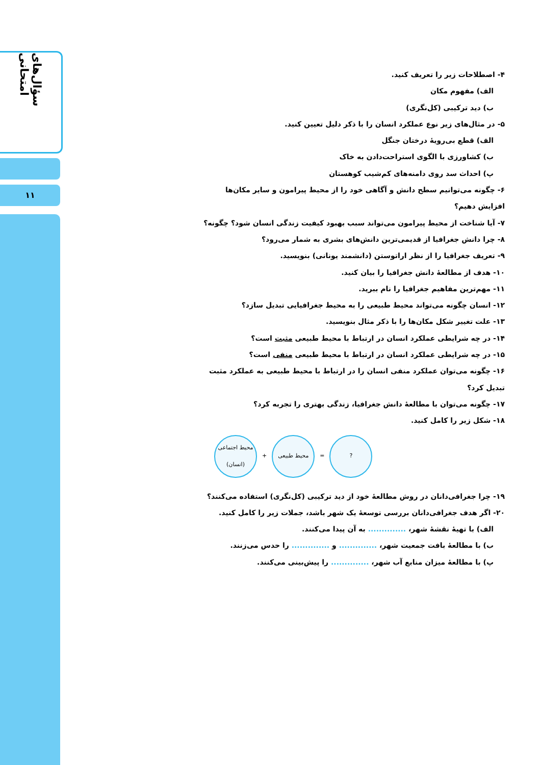سؤال‌های امتحانی
۱۱
۴- اصطلاحات زیر را تعریف کنید.
الف) مفهوم مکان
ب) دید ترکیبی (کل‌نگری)
۵- در مثال‌های زیر نوع عملکرد انسان را با ذکر دلیل تعیین کنید.
الف) قطع بی‌رویهٔ درختان جنگل
ب) کشاورزی با الگوی استراحت‌دادن به خاک
پ) احداث سد روی دامنه‌های کم‌شیب کوهستان
۶- چگونه می‌توانیم سطح دانش و آگاهی خود را از محیط پیرامون و سایر مکان‌ها افزایش دهیم؟
۷- آیا شناخت از محیط پیرامون می‌تواند سبب بهبود کیفیت زندگی انسان شود؟ چگونه؟
۸- چرا دانش جغرافیا از قدیمی‌ترین دانش‌های بشری به شمار می‌رود؟
۹- تعریف جغرافیا را از نظر اراتوستن (دانشمند یونانی) بنویسید.
۱۰- هدف از مطالعهٔ دانش جغرافیا را بیان کنید.
۱۱- مهم‌ترین مفاهیم جغرافیا را نام ببرید.
۱۲- انسان چگونه می‌تواند محیط طبیعی را به محیط جغرافیایی تبدیل سازد؟
۱۳- علت تغییر شکل مکان‌ها را با ذکر مثال بنویسید.
۱۴- در چه شرایطی عملکرد انسان در ارتباط با محیط طبیعی مثبت است؟
۱۵- در چه شرایطی عملکرد انسان در ارتباط با محیط طبیعی منفی است؟
۱۶- چگونه می‌توان عملکرد منفی انسان را در ارتباط با محیط طبیعی به عملکرد مثبت تبدیل کرد؟
۱۷- چگونه می‌توان با مطالعهٔ دانش جغرافیا، زندگی بهتری را تجربه کرد؟
۱۸- شکل زیر را کامل کنید.
محیط اجتماعی
(انسان)
+
محیط طبیعی
=
?
۱۹- چرا جغرافی‌دانان در روش مطالعهٔ خود از دید ترکیبی (کل‌نگری) استفاده می‌کنند؟
۲۰- اگر هدف جغرافی‌دانان بررسی توسعهٔ یک شهر باشد، جملات زیر را کامل کنید.
الف) با تهیهٔ نقشهٔ شهر، .............. به آن پیدا می‌کنند.
ب) با مطالعهٔ بافت جمعیت شهر، .............. و .............. را حدس می‌زنند.
پ) با مطالعهٔ میزان منابع آب شهر، .............. را پیش‌بینی می‌کنند.